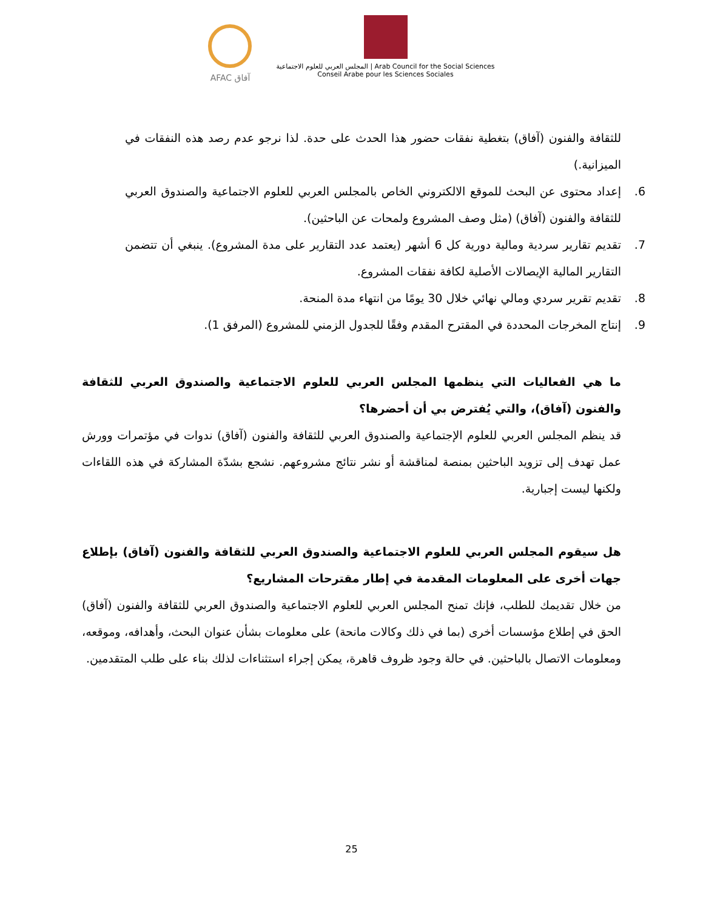AFAC آفاق
المجلس العربي للعلوم الاجتماعية | Arab Council for the Social Sciences
Conseil Arabe pour les Sciences Sociales
للثقافة والفنون (آفاق) بتغطية نفقات حضور هذا الحدث على حدة. لذا نرجو عدم رصد هذه النفقات في الميزانية.)
6. إعداد محتوى عن البحث للموقع الالكتروني الخاص بالمجلس العربي للعلوم الاجتماعية والصندوق العربي للثقافة والفنون (آفاق) (مثل وصف المشروع ولمحات عن الباحثين).
7. تقديم تقارير سردية ومالية دورية كل 6 أشهر (يعتمد عدد التقارير على مدة المشروع). ينبغي أن تتضمن التقارير المالية الإيصالات الأصلية لكافة نفقات المشروع.
8. تقديم تقرير سردي ومالي نهائي خلال 30 يومًا من انتهاء مدة المنحة.
9. إنتاج المخرجات المحددة في المقترح المقدم وفقًا للجدول الزمني للمشروع (المرفق 1).
ما هي الفعاليات التي ينظمها المجلس العربي للعلوم الاجتماعية والصندوق العربي للثقافة والفنون (آفاق)، والتي يُفترض بي أن أحضرها؟
قد ينظم المجلس العربي للعلوم الإجتماعية والصندوق العربي للثقافة والفنون (آفاق) ندوات في مؤتمرات وورش عمل تهدف إلى تزويد الباحثين بمنصة لمناقشة أو نشر نتائج مشروعهم. نشجع بشدّة المشاركة في هذه اللقاءات ولكنها ليست إجبارية.
هل سيقوم المجلس العربي للعلوم الاجتماعية والصندوق العربي للثقافة والفنون (آفاق) بإطلاع جهات أخرى على المعلومات المقدمة في إطار مقترحات المشاريع؟
من خلال تقديمك للطلب، فإنك تمنح المجلس العربي للعلوم الاجتماعية والصندوق العربي للثقافة والفنون (آفاق) الحق في إطلاع مؤسسات أخرى (بما في ذلك وكالات مانحة) على معلومات بشأن عنوان البحث، وأهدافه، وموقعه، ومعلومات الاتصال بالباحثين. في حالة وجود ظروف قاهرة، يمكن إجراء استثناءات لذلك بناء على طلب المتقدمين.
25